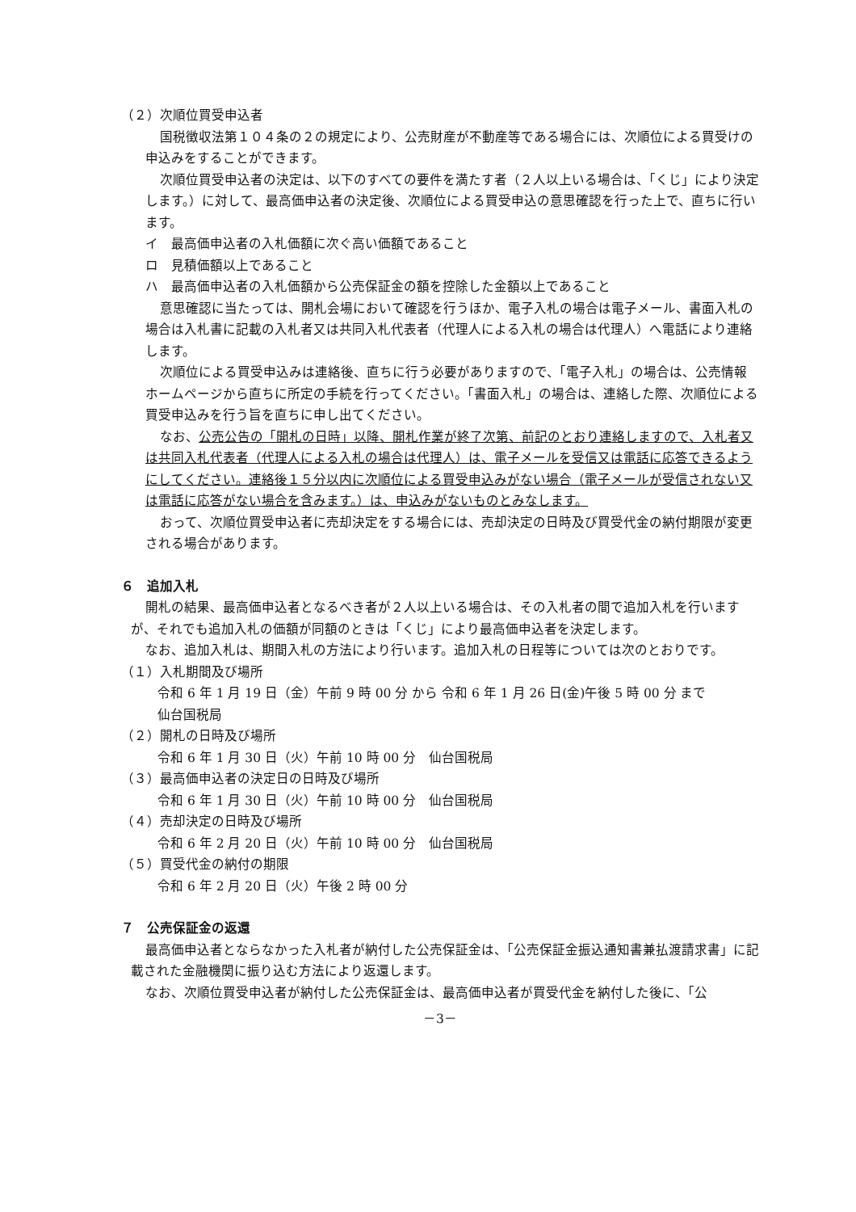（２）次順位買受申込者
国税徴収法第１０４条の２の規定により、公売財産が不動産等である場合には、次順位による買受けの申込みをすることができます。
次順位買受申込者の決定は、以下のすべての要件を満たす者（２人以上いる場合は、「くじ」により決定します。）に対して、最高価申込者の決定後、次順位による買受申込の意思確認を行った上で、直ちに行います。
イ　最高価申込者の入札価額に次ぐ高い価額であること
ロ　見積価額以上であること
ハ　最高価申込者の入札価額から公売保証金の額を控除した金額以上であること
意思確認に当たっては、開札会場において確認を行うほか、電子入札の場合は電子メール、書面入札の場合は入札書に記載の入札者又は共同入札代表者（代理人による入札の場合は代理人）へ電話により連絡します。
次順位による買受申込みは連絡後、直ちに行う必要がありますので、「電子入札」の場合は、公売情報ホームページから直ちに所定の手続を行ってください。「書面入札」の場合は、連絡した際、次順位による買受申込みを行う旨を直ちに申し出てください。
なお、公売公告の「開札の日時」以降、開札作業が終了次第、前記のとおり連絡しますので、入札者又は共同入札代表者（代理人による入札の場合は代理人）は、電子メールを受信又は電話に応答できるようにしてください。連絡後１５分以内に次順位による買受申込みがない場合（電子メールが受信されない又は電話に応答がない場合を含みます。）は、申込みがないものとみなします。
おって、次順位買受申込者に売却決定をする場合には、売却決定の日時及び買受代金の納付期限が変更される場合があります。
６　追加入札
開札の結果、最高価申込者となるべき者が２人以上いる場合は、その入札者の間で追加入札を行いますが、それでも追加入札の価額が同額のときは「くじ」により最高価申込者を決定します。
なお、追加入札は、期間入札の方法により行います。追加入札の日程等については次のとおりです。
（１）入札期間及び場所
令和 6 年 1 月 19 日（金）午前 9 時 00 分 から 令和 6 年 1 月 26 日(金)午後 5 時 00 分 まで
仙台国税局
（２）開札の日時及び場所
令和 6 年 1 月 30 日（火）午前 10 時 00 分　仙台国税局
（３）最高価申込者の決定日の日時及び場所
令和 6 年 1 月 30 日（火）午前 10 時 00 分　仙台国税局
（４）売却決定の日時及び場所
令和 6 年 2 月 20 日（火）午前 10 時 00 分　仙台国税局
（５）買受代金の納付の期限
令和 6 年 2 月 20 日（火）午後 2 時 00 分
７　公売保証金の返還
最高価申込者とならなかった入札者が納付した公売保証金は、「公売保証金振込通知書兼払渡請求書」に記載された金融機関に振り込む方法により返還します。
なお、次順位買受申込者が納付した公売保証金は、最高価申込者が買受代金を納付した後に、「公
－3－